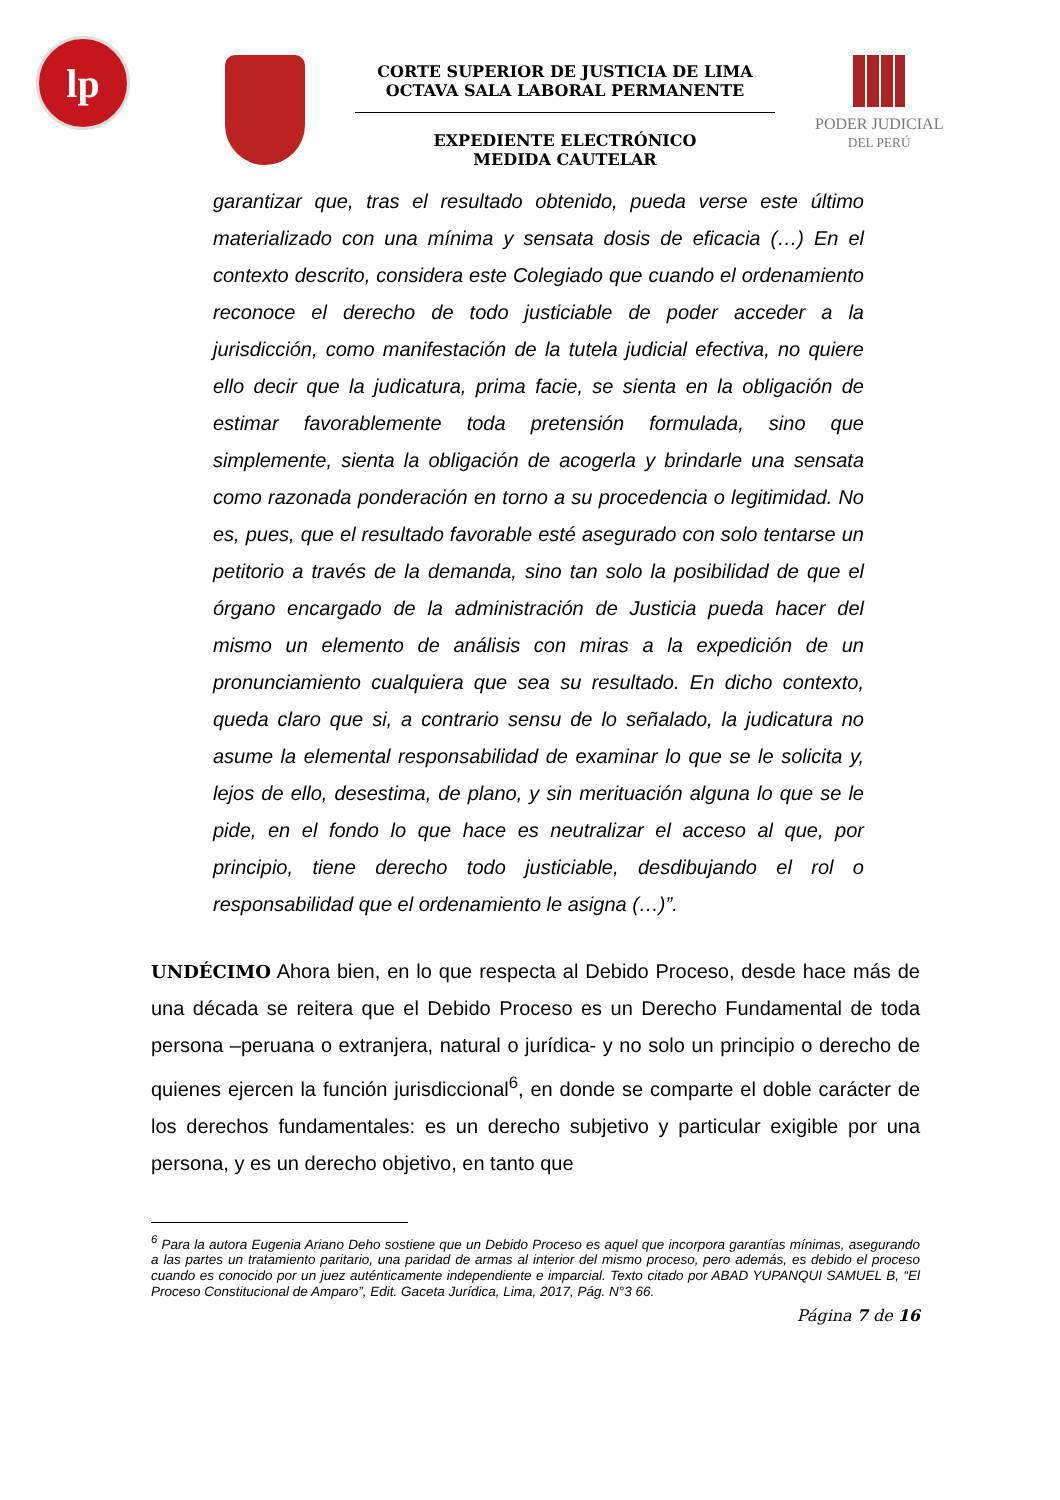lp
CORTE SUPERIOR DE JUSTICIA DE LIMA
OCTAVA SALA LABORAL PERMANENTE
EXPEDIENTE ELECTRÓNICO
MEDIDA CAUTELAR
PODER JUDICIAL
DEL PERÚ
garantizar que, tras el resultado obtenido, pueda verse este último materializado con una mínima y sensata dosis de eficacia (…) En el contexto descrito, considera este Colegiado que cuando el ordenamiento reconoce el derecho de todo justiciable de poder acceder a la jurisdicción, como manifestación de la tutela judicial efectiva, no quiere ello decir que la judicatura, prima facie, se sienta en la obligación de estimar favorablemente toda pretensión formulada, sino que simplemente, sienta la obligación de acogerla y brindarle una sensata como razonada ponderación en torno a su procedencia o legitimidad. No es, pues, que el resultado favorable esté asegurado con solo tentarse un petitorio a través de la demanda, sino tan solo la posibilidad de que el órgano encargado de la administración de Justicia pueda hacer del mismo un elemento de análisis con miras a la expedición de un pronunciamiento cualquiera que sea su resultado. En dicho contexto, queda claro que si, a contrario sensu de lo señalado, la judicatura no asume la elemental responsabilidad de examinar lo que se le solicita y, lejos de ello, desestima, de plano, y sin merituación alguna lo que se le pide, en el fondo lo que hace es neutralizar el acceso al que, por principio, tiene derecho todo justiciable, desdibujando el rol o responsabilidad que el ordenamiento le asigna (…)”.
UNDÉCIMO Ahora bien, en lo que respecta al Debido Proceso, desde hace más de una década se reitera que el Debido Proceso es un Derecho Fundamental de toda persona –peruana o extranjera, natural o jurídica- y no solo un principio o derecho de quienes ejercen la función jurisdiccional<sup>6</sup>, en donde se comparte el doble carácter de los derechos fundamentales: es un derecho subjetivo y particular exigible por una persona, y es un derecho objetivo, en tanto que
<sup>6</sup> Para la autora Eugenia Ariano Deho sostiene que un Debido Proceso es aquel que incorpora garantías mínimas, asegurando a las partes un tratamiento paritario, una paridad de armas al interior del mismo proceso, pero además, es debido el proceso cuando es conocido por un juez auténticamente independiente e imparcial. Texto citado por ABAD YUPANQUI SAMUEL B, “El Proceso Constitucional de Amparo”, Edit. Gaceta Jurídica, Lima, 2017, Pág. N°3 66.
Página 7 de 16